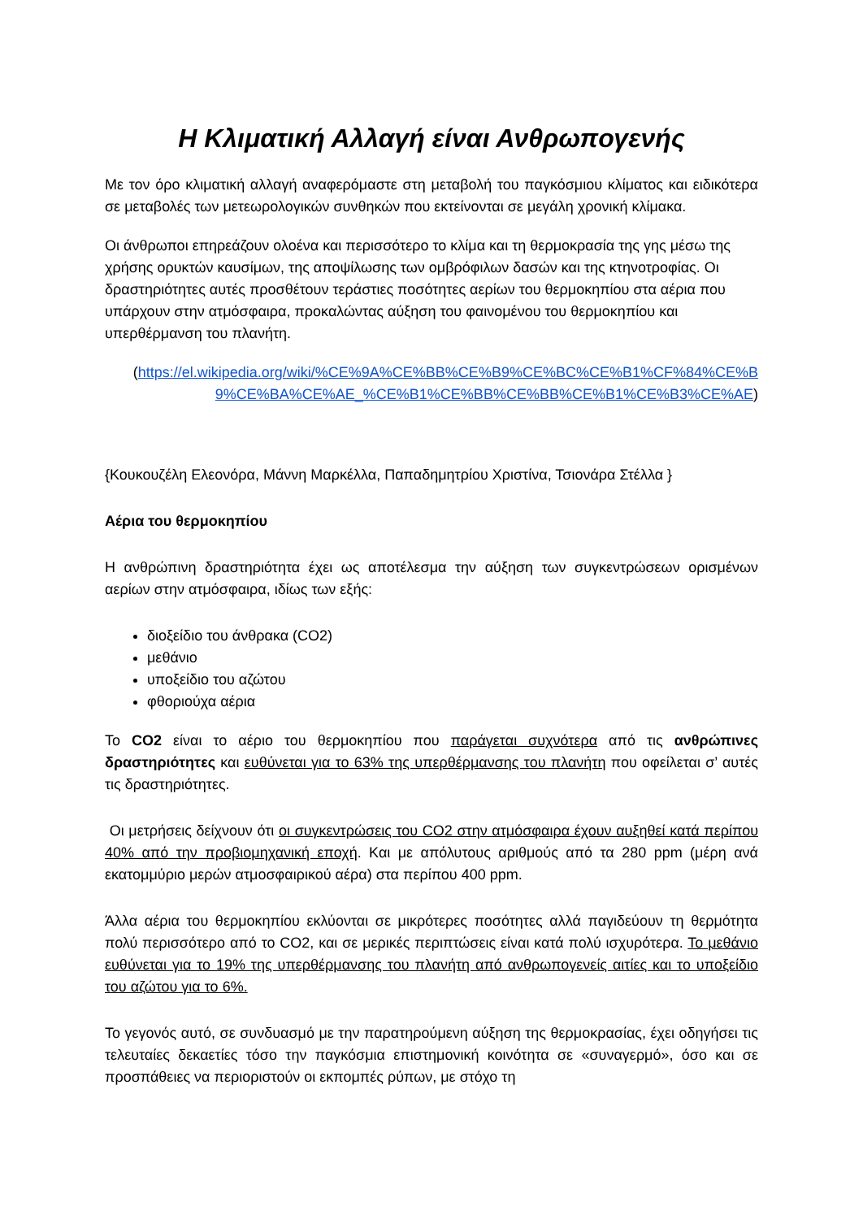Η Κλιματική Αλλαγή είναι Ανθρωπογενής
Με τον όρο κλιματική αλλαγή αναφερόμαστε στη μεταβολή του παγκόσμιου κλίματος και ειδικότερα σε μεταβολές των μετεωρολογικών συνθηκών που εκτείνονται σε μεγάλη χρονική κλίμακα.
Οι άνθρωποι επηρεάζουν ολοένα και περισσότερο το κλίμα και τη θερμοκρασία της γης μέσω της χρήσης ορυκτών καυσίμων, της αποψίλωσης των ομβρόφιλων δασών και της κτηνοτροφίας. Οι δραστηριότητες αυτές προσθέτουν τεράστιες ποσότητες αερίων του θερμοκηπίου στα αέρια που υπάρχουν στην ατμόσφαιρα, προκαλώντας αύξηση του φαινομένου του θερμοκηπίου και υπερθέρμανση του πλανήτη.
(https://el.wikipedia.org/wiki/%CE%9A%CE%BB%CE%B9%CE%BC%CE%B1%CF%84%CE%B9%CE%BA%CE%AE_%CE%B1%CE%BB%CE%BB%CE%B1%CE%B3%CE%AE)
{Κουκουζέλη Ελεονόρα, Μάννη Μαρκέλλα, Παπαδημητρίου Χριστίνα, Τσιονάρα Στέλλα }
Αέρια του θερμοκηπίου
Η ανθρώπινη δραστηριότητα έχει ως αποτέλεσμα την αύξηση των συγκεντρώσεων ορισμένων αερίων στην ατμόσφαιρα, ιδίως των εξής:
διοξείδιο του άνθρακα (CO2)
μεθάνιο
υποξείδιο του αζώτου
φθοριούχα αέρια
Το CO2 είναι το αέριο του θερμοκηπίου που παράγεται συχνότερα από τις ανθρώπινες δραστηριότητες και ευθύνεται για το 63% της υπερθέρμανσης του πλανήτη που οφείλεται σ’ αυτές τις δραστηριότητες.
Οι μετρήσεις δείχνουν ότι οι συγκεντρώσεις του CO2 στην ατμόσφαιρα έχουν αυξηθεί κατά περίπου 40% από την προβιομηχανική εποχή. Και με απόλυτους αριθμούς από τα 280 ppm (μέρη ανά εκατομμύριο μερών ατμοσφαιρικού αέρα) στα περίπου 400 ppm.
Άλλα αέρια του θερμοκηπίου εκλύονται σε μικρότερες ποσότητες αλλά παγιδεύουν τη θερμότητα πολύ περισσότερο από το CO2, και σε μερικές περιπτώσεις είναι κατά πολύ ισχυρότερα. Το μεθάνιο ευθύνεται για το 19% της υπερθέρμανσης του πλανήτη από ανθρωπογενείς αιτίες και το υποξείδιο του αζώτου για το 6%.
Το γεγονός αυτό, σε συνδυασμό με την παρατηρούμενη αύξηση της θερμοκρασίας, έχει οδηγήσει τις τελευταίες δεκαετίες τόσο την παγκόσμια επιστημονική κοινότητα σε «συναγερμό», όσο και σε προσπάθειες να περιοριστούν οι εκπομπές ρύπων, με στόχο τη